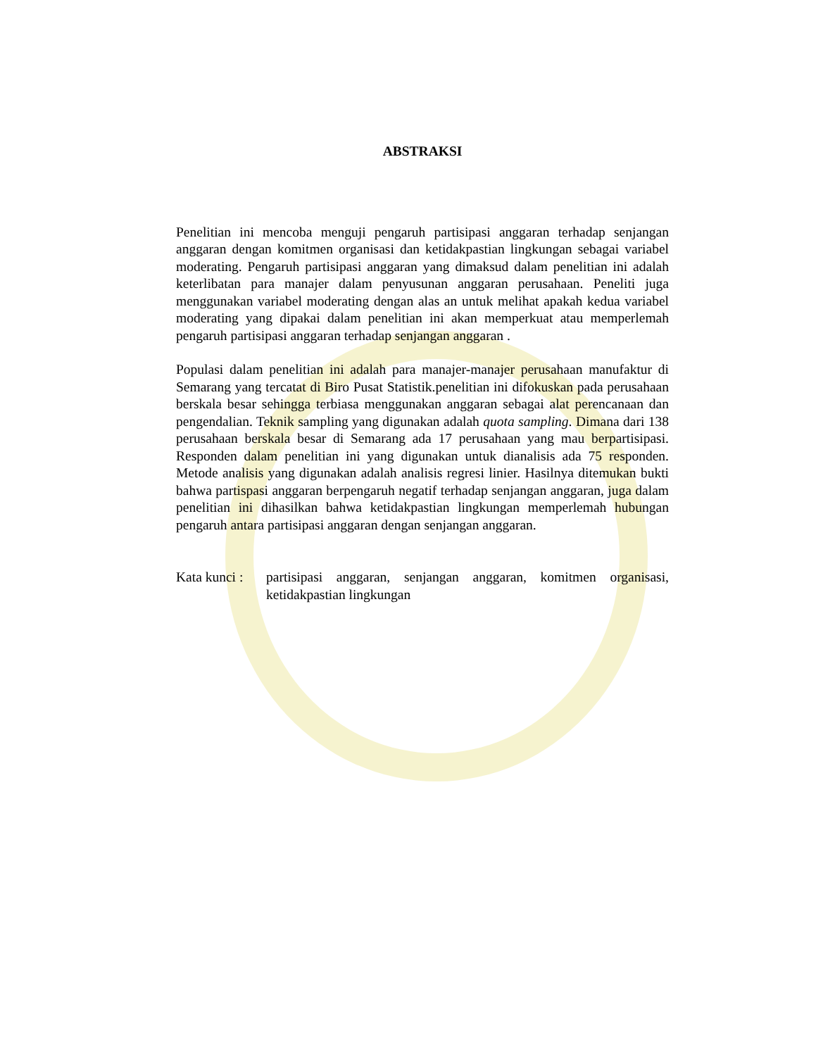ABSTRAKSI
Penelitian ini mencoba menguji pengaruh partisipasi anggaran terhadap senjangan anggaran dengan komitmen organisasi dan ketidakpastian lingkungan sebagai variabel moderating. Pengaruh partisipasi anggaran yang dimaksud dalam penelitian ini adalah keterlibatan para manajer dalam penyusunan anggaran perusahaan. Peneliti juga menggunakan variabel moderating dengan alas an untuk melihat apakah kedua variabel moderating yang dipakai dalam penelitian ini akan memperkuat atau memperlemah pengaruh partisipasi anggaran terhadap senjangan anggaran .
Populasi dalam penelitian ini adalah para manajer-manajer perusahaan manufaktur di Semarang yang tercatat di Biro Pusat Statistik.penelitian ini difokuskan pada perusahaan berskala besar sehingga terbiasa menggunakan anggaran sebagai alat perencanaan dan pengendalian. Teknik sampling yang digunakan adalah quota sampling. Dimana dari 138 perusahaan berskala besar di Semarang ada 17 perusahaan yang mau berpartisipasi. Responden dalam penelitian ini yang digunakan untuk dianalisis ada 75 responden. Metode analisis yang digunakan adalah analisis regresi linier. Hasilnya ditemukan bukti bahwa partispasi anggaran berpengaruh negatif terhadap senjangan anggaran, juga dalam penelitian ini dihasilkan bahwa ketidakpastian lingkungan memperlemah hubungan pengaruh antara partisipasi anggaran dengan senjangan anggaran.
Kata kunci : partisipasi anggaran, senjangan anggaran, komitmen organisasi, ketidakpastian lingkungan